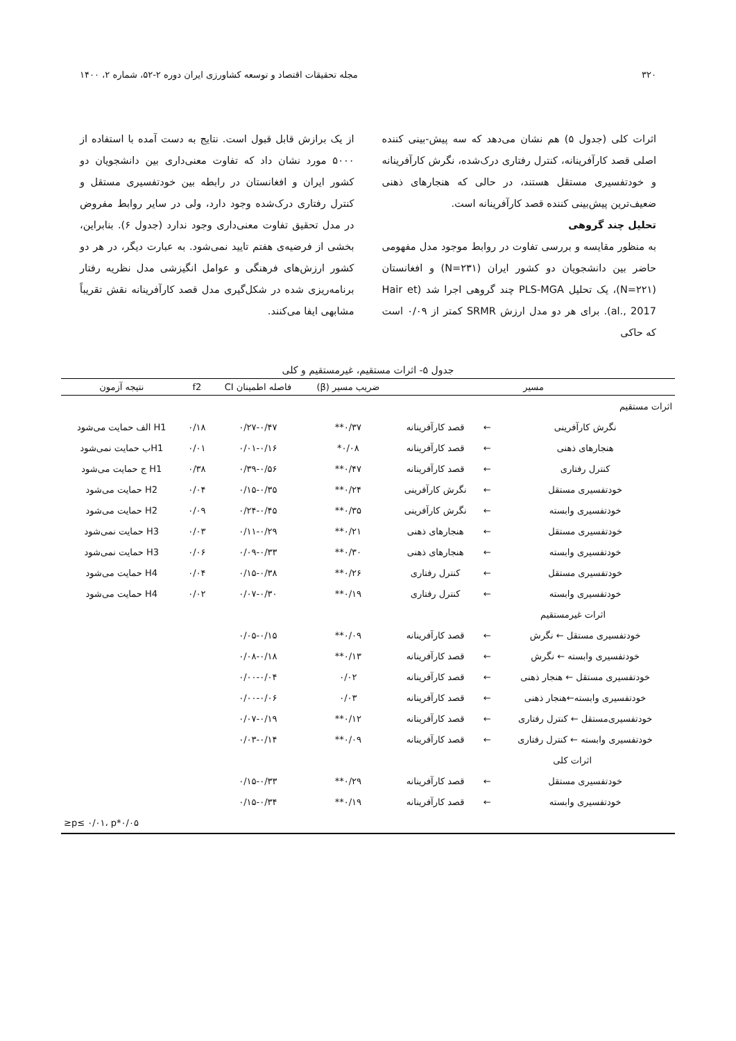۳۲۰ مجله تحقیقات اقتصاد و توسعه کشاورزی ایران دوره ۲-۵۲، شماره ۲، ۱۴۰۰
اثرات کلی (جدول ۵) هم نشان می‌دهد که سه پیش-بینی کننده اصلی قصد کارآفرینانه، کنترل رفتاری درک‌شده، نگرش کارآفرینانه و خودتفسیری مستقل هستند، در حالی که هنجارهای ذهنی ضعیف‌ترین پیش‌بینی کننده قصد کارآفرینانه است.
تحلیل چند گروهی
به منظور مقایسه و بررسی تفاوت در روابط موجود مدل مفهومی حاضر بین دانشجویان دو کشور ایران (N=۲۳۱) و افغانستان (N=۲۲۱)، یک تحلیل PLS-MGA چند گروهی اجرا شد (Hair et al., 2017). برای هر دو مدل ارزش SRMR کمتر از ۰/۰۹ است که حاکی
از یک برازش قابل قبول است. نتایج به دست آمده با استفاده از ۵۰۰۰ مورد نشان داد که تفاوت معنی‌داری بین دانشجویان دو کشور ایران و افغانستان در رابطه بین خودتفسیری مستقل و کنترل رفتاری درک‌شده وجود دارد، ولی در سایر روابط مفروض در مدل تحقیق تفاوت معنی‌داری وجود ندارد (جدول ۶). بنابراین، بخشی از فرضیه‌ی هفتم تایید نمی‌شود. به عبارت دیگر، در هر دو کشور ارزش‌های فرهنگی و عوامل انگیزشی مدل نظریه رفتار برنامه‌ریزی شده در شکل‌گیری مدل قصد کارآفرینانه نقش تقریباً مشابهی ایفا می‌کنند.
جدول ۵- اثرات مستقیم، غیرمستقیم و کلی
| مسیر | | | ضریب مسیر (β) | فاصله اطمینان CI | f2 | نتیجه آزمون |
| --- | --- | --- | --- | --- | --- | --- |
| اثرات مستقیم | | | | | | |
| نگرش کارآفرینی | ← | قصد کارآفرینانه | ۰/۳۷** | ۰/۲۷-۰/۴۷ | ۰/۱۸ | H1 الف حمایت می‌شود |
| هنجارهای ذهنی | ← | قصد کارآفرینانه | ۰/۰۸* | ۰/۰۱-۰/۱۶ | ۰/۰۱ | H1ب حمایت نمی‌شود |
| کنترل رفتاری | ← | قصد کارآفرینانه | ۰/۴۷** | ۰/۳۹-۰/۵۶ | ۰/۳۸ | H1 ج حمایت می‌شود |
| خودتفسیری مستقل | ← | نگرش کارآفرینی | ۰/۲۴** | ۰/۱۵-۰/۳۵ | ۰/۰۴ | H2 حمایت می‌شود |
| خودتفسیری وابسته | ← | نگرش کارآفرینی | ۰/۳۵** | ۰/۲۴-۰/۴۵ | ۰/۰۹ | H2 حمایت می‌شود |
| خودتفسیری مستقل | ← | هنجارهای ذهنی | ۰/۲۱** | ۰/۱۱-۰/۲۹ | ۰/۰۳ | H3 حمایت نمی‌شود |
| خودتفسیری وابسته | ← | هنجارهای ذهنی | ۰/۳۰** | ۰/۰۹-۰/۳۳ | ۰/۰۶ | H3 حمایت نمی‌شود |
| خودتفسیری مستقل | ← | کنترل رفتاری | ۰/۲۶** | ۰/۱۵-۰/۳۸ | ۰/۰۴ | H4 حمایت می‌شود |
| خودتفسیری وابسته | ← | کنترل رفتاری | ۰/۱۹** | ۰/۰۷-۰/۳۰ | ۰/۰۲ | H4 حمایت می‌شود |
| اثرات غیرمستقیم | | | | | | |
| خودتفسیری مستقل ← نگرش | ← | قصد کارآفرینانه | ۰/۰۹** | ۰/۰۵-۰/۱۵ | | |
| خودتفسیری وابسته ← نگرش | ← | قصد کارآفرینانه | ۰/۱۳** | ۰/۰۸-۰/۱۸ | | |
| خودتفسیری مستقل ← هنجار ذهنی | ← | قصد کارآفرینانه | ۰/۰۲ | ۰/۰۰-۰/۰۴ | | |
| خودتفسیری وابسته←هنجار ذهنی | ← | قصد کارآفرینانه | ۰/۰۳ | ۰/۰۰-۰/۰۶ | | |
| خودتفسیری‌مستقل ← کنترل رفتاری | ← | قصد کارآفرینانه | ۰/۱۲** | ۰/۰۷-۰/۱۹ | | |
| خودتفسیری وابسته ← کنترل رفتاری | ← | قصد کارآفرینانه | ۰/۰۹** | ۰/۰۳-۰/۱۴ | | |
| اثرات کلی | | | | | | |
| خودتفسیری مستقل | ← | قصد کارآفرینانه | ۰/۲۹** | ۰/۱۵-۰/۳۳ | | |
| خودتفسیری وابسته | ← | قصد کارآفرینانه | ۰/۱۹** | ۰/۱۵-۰/۳۴ | | |
| ۰/۰۵*p≤ ۰/۰۱، p≤ | | | | | | |